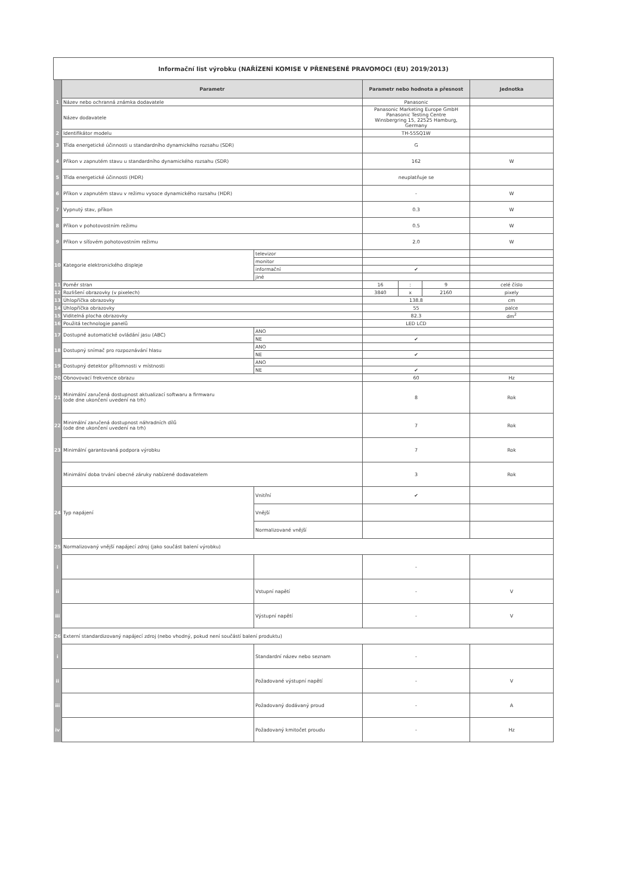| Informační list výrobku (NAŘÍZENÍ KOMISE V PŘENESENÉ PRAVOMOCI (EU) 2019/2013) | | | | | | |
| | Parametr | | Parametr nebo hodnota a přesnost | | | Jednotka |
| 1 | Název nebo ochranná známka dodavatele | | Panasonic | | | |
| | Název dodavatele | | Panasonic Marketing Europe GmbH Panasonic Testing Centre Winsbergring 15, 22525 Hamburg, Germany | | | |
| 2 | Identifikátor modelu | | TH-55SQ1W | | | |
| 3 | Třída energetické účinnosti u standardního dynamického rozsahu (SDR) | | G | | | |
| 4 | Příkon v zapnutém stavu u standardního dynamického rozsahu (SDR) | | 162 | | | W |
| 5 | Třída energetické účinnosti (HDR) | | neuplatňuje se | | | |
| 6 | Příkon v zapnutém stavu v režimu vysoce dynamického rozsahu (HDR) | | - | | | W |
| 7 | Vypnutý stav, příkon | | 0.3 | | | W |
| 8 | Příkon v pohotovostním režimu | | 0.5 | | | W |
| 9 | Příkon v síťovém pohotovostním režimu | | 2.0 | | | W |
| 10 | Kategorie elektronického displeje | televizor | | | | |
| | | monitor | | | | |
| | | informační | ✔ | | | |
| | | jiné | | | | |
| 11 | Poměr stran | | 16 | : | 9 | celé číslo |
| 12 | Rozlišení obrazovky (v pixelech) | | 3840 | x | 2160 | pixely |
| 13 | Úhlopříčka obrazovky | | 138.8 | | | cm |
| 14 | Úhlopříčka obrazovky | | 55 | | | palce |
| 15 | Viditelná plocha obrazovky | | 82.3 | | | dm<sup>2</sup> |
| 16 | Použitá technologie panelů | | LED LCD | | | |
| 17 | Dostupné automatické ovládání jasu (ABC) | ANO | | | | |
| | | NE | ✔ | | | |
| 18 | Dostupný snímač pro rozpoznávání hlasu | ANO | | | | |
| | | NE | ✔ | | | |
| 19 | Dostupný detektor přítomnosti v místnosti | ANO | | | | |
| | | NE | ✔ | | | |
| 20 | Obnovovací frekvence obrazu | | 60 | | | Hz |
| 21 | Minimální zaručená dostupnost aktualizací softwaru a firmwaru (ode dne ukončení uvedení na trh) | | 8 | | | Rok |
| 22 | Minimální zaručená dostupnost náhradních dílů (ode dne ukončení uvedení na trh) | | 7 | | | Rok |
| 23 | Minimální garantovaná podpora výrobku | | 7 | | | Rok |
| | Minimální doba trvání obecné záruky nabízené dodavatelem | | 3 | | | Rok |
| 24 | Typ napájení | Vnitřní | ✔ | | | |
| | | Vnější | | | | |
| | | Normalizované vnější | | | | |
| 25 | Normalizovaný vnější napájecí zdroj (jako součást balení výrobku) | | | | | |
| i | | | - | | | |
| ii | | Vstupní napětí | - | | | V |
| iii | | Výstupní napětí | - | | | V |
| 26 | Externí standardizovaný napájecí zdroj (nebo vhodný, pokud není součástí balení produktu) | | | | | |
| i | | Standardní název nebo seznam | - | | | |
| ii | | Požadované výstupní napětí | - | | | V |
| iii | | Požadovaný dodávaný proud | - | | | A |
| iv | | Požadovaný kmitočet proudu | - | | | Hz |